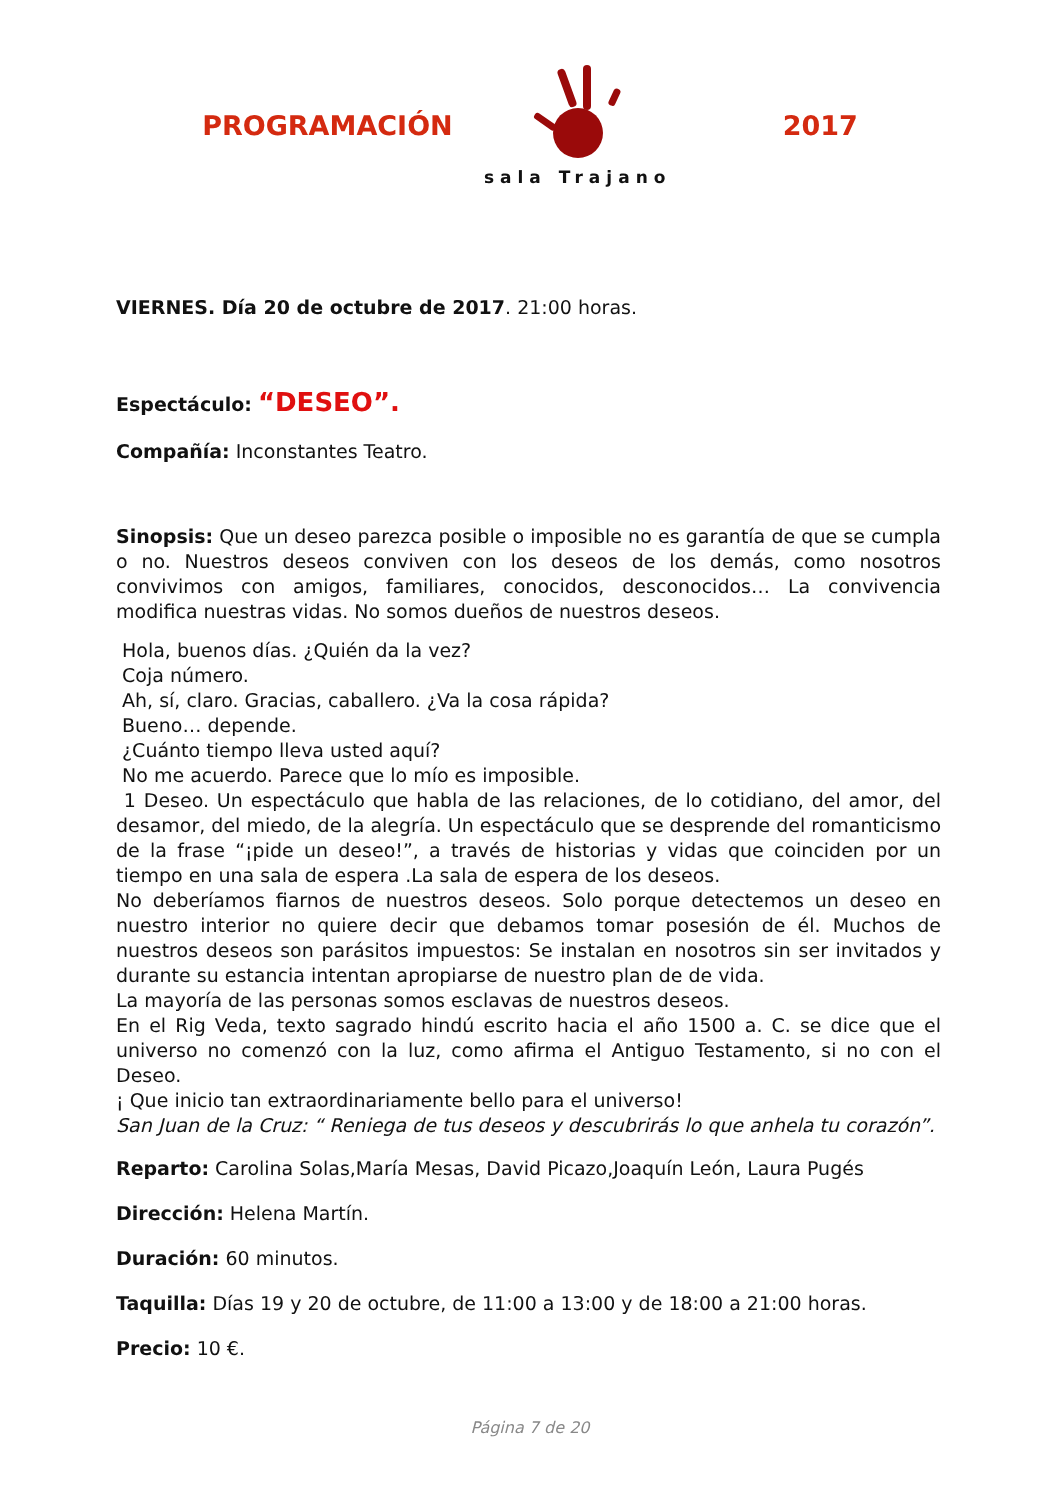PROGRAMACIÓN
sala Trajano
2017
VIERNES. Día 20 de octubre de 2017. 21:00 horas.
Espectáculo: “DESEO”.
Compañía: Inconstantes Teatro.
Sinopsis: Que un deseo parezca posible o imposible no es garantía de que se cumpla o no. Nuestros deseos conviven con los deseos de los demás, como nosotros convivimos con amigos, familiares, conocidos, desconocidos… La convivencia modifica nuestras vidas. No somos dueños de nuestros deseos.
Hola, buenos días. ¿Quién da la vez?
Coja número.
Ah, sí, claro. Gracias, caballero. ¿Va la cosa rápida?
Bueno… depende.
¿Cuánto tiempo lleva usted aquí?
No me acuerdo. Parece que lo mío es imposible.
1 Deseo. Un espectáculo que habla de las relaciones, de lo cotidiano, del amor, del desamor, del miedo, de la alegría. Un espectáculo que se desprende del romanticismo de la frase “¡pide un deseo!”, a través de historias y vidas que coinciden por un tiempo en una sala de espera .La sala de espera de los deseos.
No deberíamos fiarnos de nuestros deseos. Solo porque detectemos un deseo en nuestro interior no quiere decir que debamos tomar posesión de él. Muchos de nuestros deseos son parásitos impuestos: Se instalan en nosotros sin ser invitados y durante su estancia intentan apropiarse de nuestro plan de de vida.
La mayoría de las personas somos esclavas de nuestros deseos.
En el Rig Veda, texto sagrado hindú escrito hacia el año 1500 a. C. se dice que el universo no comenzó con la luz, como afirma el Antiguo Testamento, si no con el Deseo.
¡ Que inicio tan extraordinariamente bello para el universo!
San Juan de la Cruz: “ Reniega de tus deseos y descubrirás lo que anhela tu corazón”.
Reparto: Carolina Solas,María Mesas, David Picazo,Joaquín León, Laura Pugés
Dirección: Helena Martín.
Duración: 60 minutos.
Taquilla: Días 19 y 20 de octubre, de 11:00 a 13:00 y de 18:00 a 21:00 horas.
Precio: 10 €.
Página 7 de 20